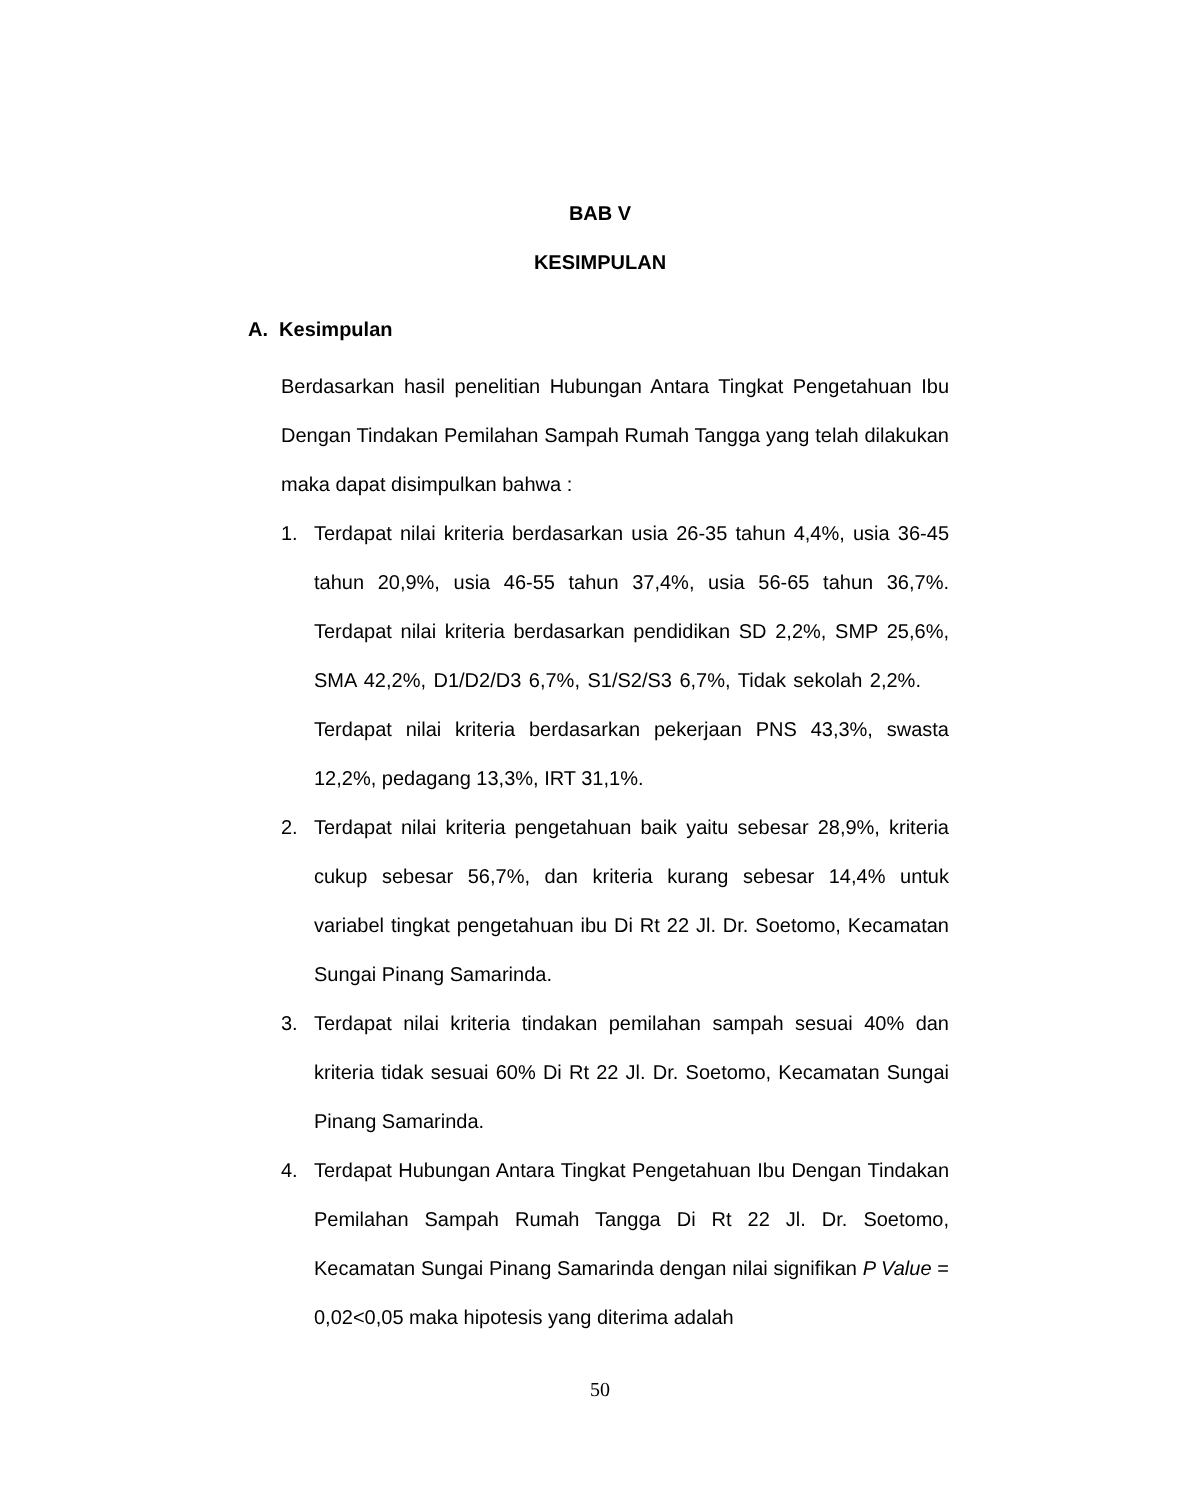BAB V
KESIMPULAN
A. Kesimpulan
Berdasarkan hasil penelitian Hubungan Antara Tingkat Pengetahuan Ibu Dengan Tindakan Pemilahan Sampah Rumah Tangga yang telah dilakukan maka dapat disimpulkan bahwa :
1. Terdapat nilai kriteria berdasarkan usia 26-35 tahun 4,4%, usia 36-45 tahun 20,9%, usia 46-55 tahun 37,4%, usia 56-65 tahun 36,7%. Terdapat nilai kriteria berdasarkan pendidikan SD 2,2%, SMP 25,6%, SMA 42,2%, D1/D2/D3 6,7%, S1/S2/S3 6,7%, Tidak sekolah 2,2%. Terdapat nilai kriteria berdasarkan pekerjaan PNS 43,3%, swasta 12,2%, pedagang 13,3%, IRT 31,1%.
2. Terdapat nilai kriteria pengetahuan baik yaitu sebesar 28,9%, kriteria cukup sebesar 56,7%, dan kriteria kurang sebesar 14,4% untuk variabel tingkat pengetahuan ibu Di Rt 22 Jl. Dr. Soetomo, Kecamatan Sungai Pinang Samarinda.
3. Terdapat nilai kriteria tindakan pemilahan sampah sesuai 40% dan kriteria tidak sesuai 60% Di Rt 22 Jl. Dr. Soetomo, Kecamatan Sungai Pinang Samarinda.
4. Terdapat Hubungan Antara Tingkat Pengetahuan Ibu Dengan Tindakan Pemilahan Sampah Rumah Tangga Di Rt 22 Jl. Dr. Soetomo, Kecamatan Sungai Pinang Samarinda dengan nilai signifikan P Value = 0,02<0,05 maka hipotesis yang diterima adalah
50